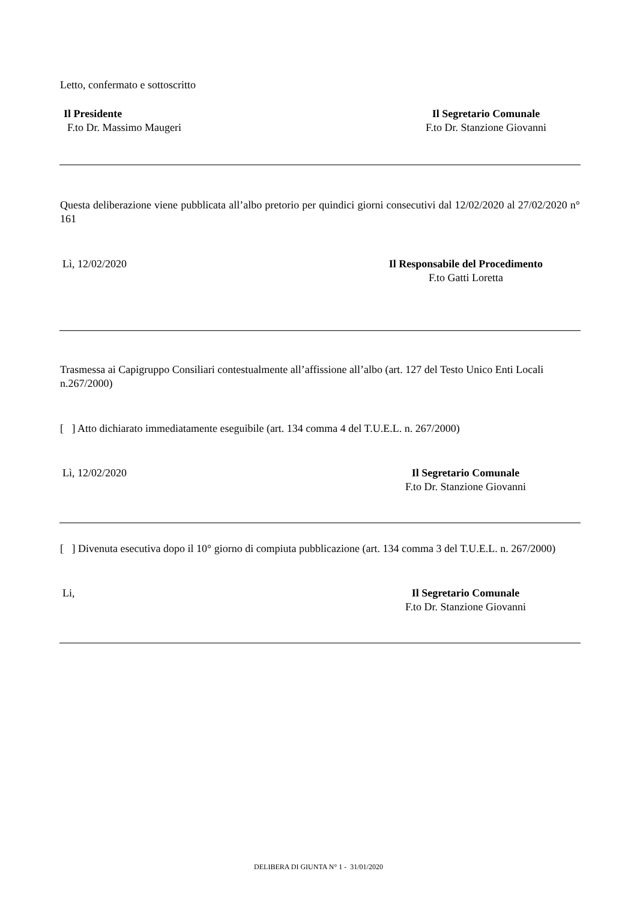Letto, confermato e sottoscritto
Il Presidente
F.to Dr. Massimo Maugeri
Il Segretario Comunale
F.to Dr. Stanzione Giovanni
Questa deliberazione viene pubblicata all’albo pretorio per quindici giorni consecutivi dal 12/02/2020 al 27/02/2020 n° 161
Lì, 12/02/2020 Il Responsabile del Procedimento
F.to Gatti Loretta
Trasmessa ai Capigruppo Consiliari contestualmente all’affissione all’albo (art. 127 del Testo Unico Enti Locali n.267/2000)
[ ] Atto dichiarato immediatamente eseguibile (art. 134 comma 4 del T.U.E.L. n. 267/2000)
Lì, 12/02/2020 Il Segretario Comunale
F.to Dr. Stanzione Giovanni
[ ] Divenuta esecutiva dopo il 10° giorno di compiuta pubblicazione (art. 134 comma 3 del T.U.E.L. n. 267/2000)
Li, Il Segretario Comunale
F.to Dr. Stanzione Giovanni
DELIBERA DI GIUNTA N° 1 - 31/01/2020